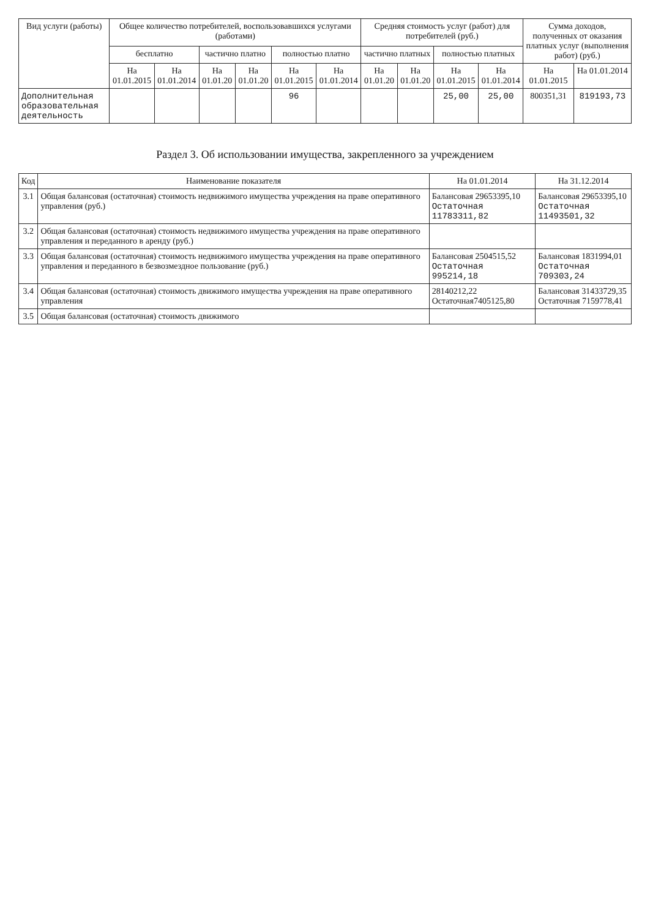| Вид услуги (работы) | Общее количество потребителей, воспользовавшихся услугами (работами) | | | | | | Средняя стоимость услуг (работ) для потребителей (руб.) | | | | Сумма доходов, полученных от оказания платных услуг (выполнения работ) (руб.) | |
| --- | --- | --- | --- | --- | --- | --- | --- | --- | --- | --- | --- | --- |
| | бесплатно | | частично платно | | полностью платно | | частично платных | | полностью платных | | | |
| | На 01.01.2015 | На 01.01.2014 | На 01.01.20 | На 01.01.20 | На 01.01.2015 | На 01.01.2014 | На 01.01.20 | На 01.01.20 | На 01.01.2015 | На 01.01.2014 | На 01.01.2015 | На 01.01.2014 |
| Дополнительная образовательная деятельность | | | | | 96 | | | | 25,00 | 25,00 | 800351,31 | 819193,73 |
Раздел 3. Об использовании имущества, закрепленного за учреждением
| Код | Наименование показателя | На 01.01.2014 | На 31.12.2014 |
| --- | --- | --- | --- |
| 3.1 | Общая балансовая (остаточная) стоимость недвижимого имущества учреждения на праве оперативного управления (руб.) | Балансовая 29653395,10 Остаточная 11783311,82 | Балансовая 29653395,10 Остаточная 11493501,32 |
| 3.2 | Общая балансовая (остаточная) стоимость недвижимого имущества учреждения на праве оперативного управления и переданного в аренду (руб.) | | |
| 3.3 | Общая балансовая (остаточная) стоимость недвижимого имущества учреждения на праве оперативного управления и переданного в безвозмездное пользование (руб.) | Балансовая 2504515,52 Остаточная 995214,18 | Балансовая 1831994,01 Остаточная 709303,24 |
| 3.4 | Общая балансовая (остаточная) стоимость движимого имущества учреждения на праве оперативного управления | 28140212,22 Остаточная7405125,80 | Балансовая 31433729,35 Остаточная 7159778,41 |
| 3.5 | Общая балансовая (остаточная) стоимость движимого | | |